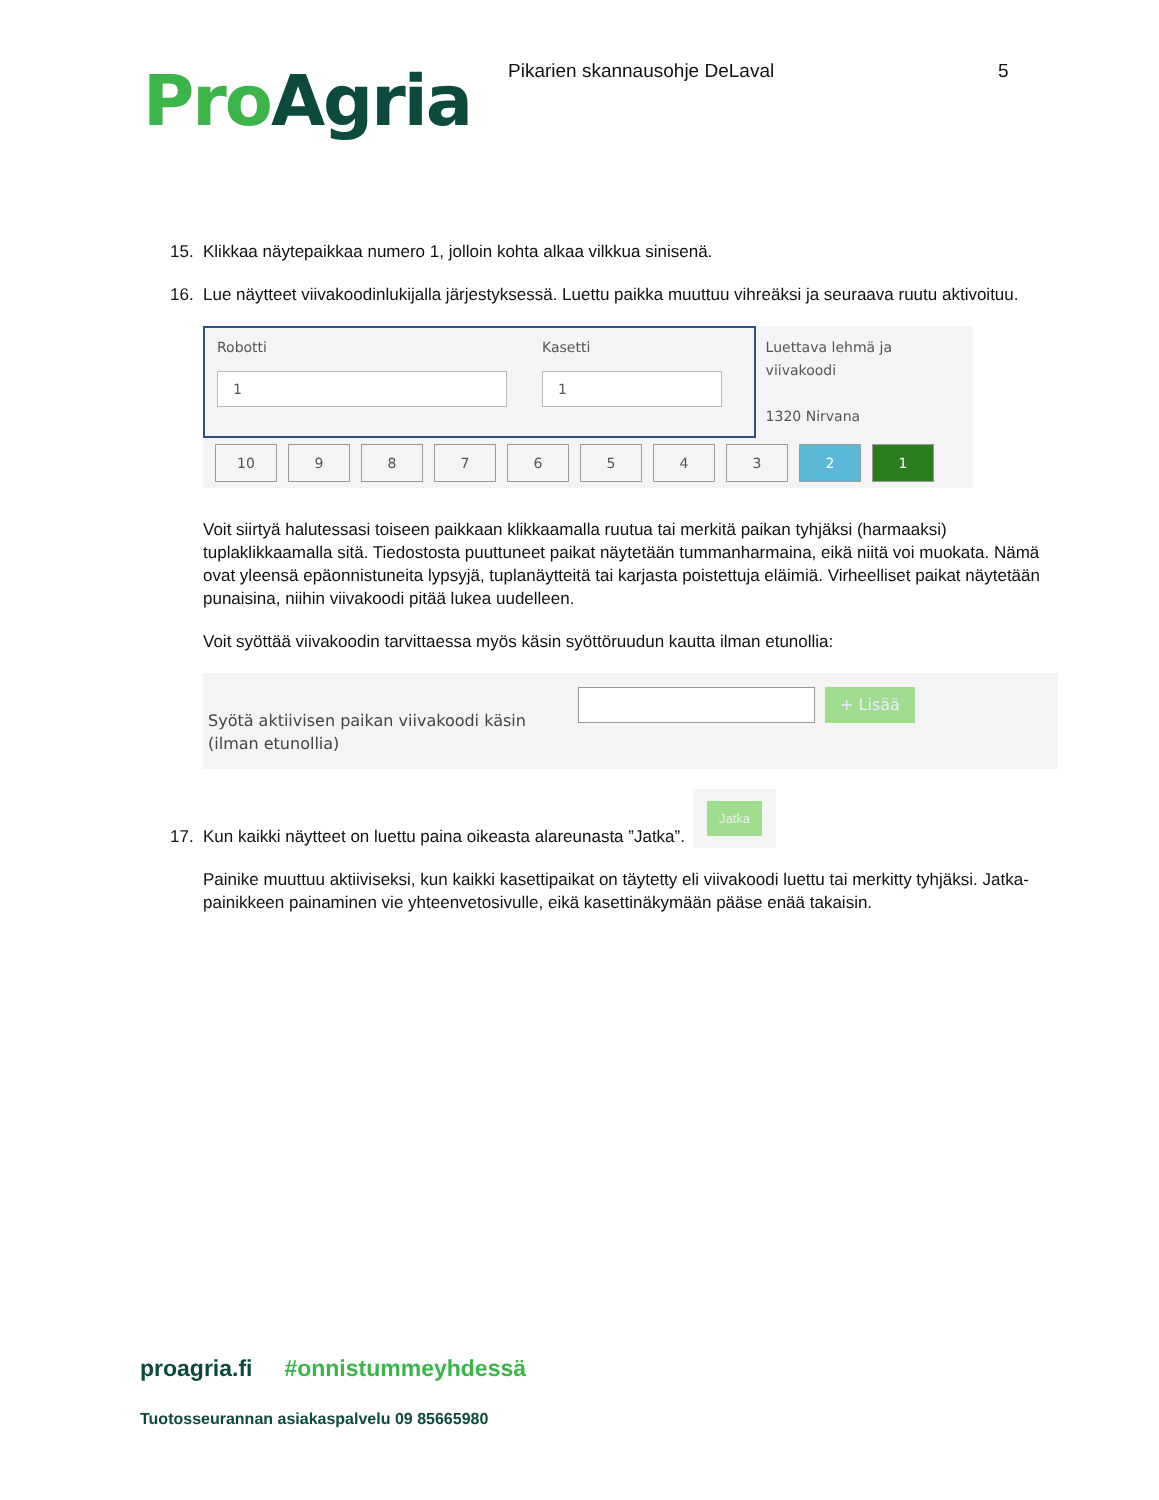Pro Agria
Pikarien skannausohje DeLaval 5
15. Klikkaa näytepaikkaa numero 1, jolloin kohta alkaa vilkkua sinisenä.
16. Lue näytteet viivakoodinlukijalla järjestyksessä. Luettu paikka muuttuu vihreäksi ja seuraava ruutu aktivoituu.
Robotti
1
Kasetti
1
Luettava lehmä ja viivakoodi
1320 Nirvana
10 9 8 7 6 5 4 3 2 1
Voit siirtyä halutessasi toiseen paikkaan klikkaamalla ruutua tai merkitä paikan tyhjäksi (harmaaksi) tuplaklikkaamalla sitä. Tiedostosta puuttuneet paikat näytetään tummanharmaina, eikä niitä voi muokata. Nämä ovat yleensä epäonnistuneita lypsyjä, tuplanäytteitä tai karjasta poistettuja eläimiä. Virheelliset paikat näytetään punaisina, niihin viivakoodi pitää lukea uudelleen.
Voit syöttää viivakoodin tarvittaessa myös käsin syöttöruudun kautta ilman etunollia:
Syötä aktiivisen paikan viivakoodi käsin (ilman etunollia)
+ Lisää
17. Kun kaikki näytteet on luettu paina oikeasta alareunasta ”Jatka”. Jatka
Painike muuttuu aktiiviseksi, kun kaikki kasettipaikat on täytetty eli viivakoodi luettu tai merkitty tyhjäksi. Jatka-painikkeen painaminen vie yhteenvetosivulle, eikä kasettinäkymään pääse enää takaisin.
proagria.fi #onnistummeyhdessä
Tuotosseurannan asiakaspalvelu 09 85665980